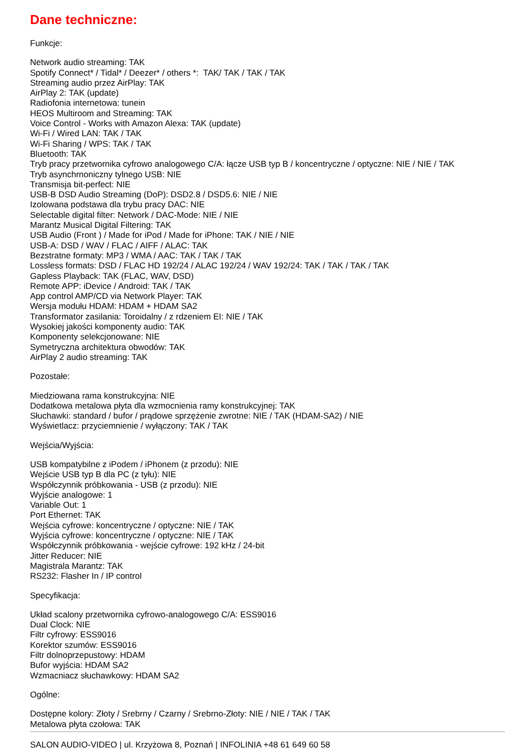Dane techniczne:
Funkcje:
Network audio streaming: TAK
Spotify Connect* / Tidal* / Deezer* / others *: TAK/ TAK / TAK / TAK
Streaming audio przez AirPlay: TAK
AirPlay 2: TAK (update)
Radiofonia internetowa: tunein
HEOS Multiroom and Streaming: TAK
Voice Control - Works with Amazon Alexa: TAK (update)
Wi-Fi / Wired LAN: TAK / TAK
Wi-Fi Sharing / WPS: TAK / TAK
Bluetooth: TAK
Tryb pracy przetwornika cyfrowo analogowego C/A: łącze USB typ B / koncentryczne / optyczne: NIE / NIE / TAK
Tryb asynchrnoniczny tylnego USB: NIE
Transmisja bit-perfect: NIE
USB-B DSD Audio Streaming (DoP): DSD2.8 / DSD5.6: NIE / NIE
Izolowana podstawa dla trybu pracy DAC: NIE
Selectable digital filter: Network / DAC-Mode: NIE / NIE
Marantz Musical Digital Filtering: TAK
USB Audio (Front ) / Made for iPod / Made for iPhone: TAK / NIE / NIE
USB-A: DSD / WAV / FLAC / AIFF / ALAC: TAK
Bezstratne formaty: MP3 / WMA / AAC: TAK / TAK / TAK
Lossless formats: DSD / FLAC HD 192/24 / ALAC 192/24 / WAV 192/24: TAK / TAK / TAK / TAK
Gapless Playback: TAK (FLAC, WAV, DSD)
Remote APP: iDevice / Android: TAK / TAK
App control AMP/CD via Network Player: TAK
Wersja modułu HDAM: HDAM + HDAM SA2
Transformator zasilania: Toroidalny / z rdzeniem EI: NIE / TAK
Wysokiej jakości komponenty audio: TAK
Komponenty selekcjonowane: NIE
Symetryczna architektura obwodów: TAK
AirPlay 2 audio streaming: TAK
Pozostałe:
Miedziowana rama konstrukcyjna: NIE
Dodatkowa metalowa płyta dla wzmocnienia ramy konstrukcyjnej: TAK
Słuchawki: standard / bufor / prądowe sprzężenie zwrotne: NIE / TAK (HDAM-SA2) / NIE
Wyświetlacz: przyciemnienie / wyłączony: TAK / TAK
Wejścia/Wyjścia:
USB kompatybilne z iPodem / iPhonem (z przodu): NIE
Wejście USB typ B dla PC (z tyłu): NIE
Współczynnik próbkowania - USB (z przodu): NIE
Wyjście analogowe: 1
Variable Out: 1
Port Ethernet: TAK
Wejścia cyfrowe: koncentryczne / optyczne: NIE / TAK
Wyjścia cyfrowe: koncentryczne / optyczne: NIE / TAK
Współczynnik próbkowania - wejście cyfrowe: 192 kHz / 24-bit
Jitter Reducer: NIE
Magistrala Marantz: TAK
RS232: Flasher In / IP control
Specyfikacja:
Układ scalony przetwornika cyfrowo-analogowego C/A: ESS9016
Dual Clock: NIE
Filtr cyfrowy: ESS9016
Korektor szumów: ESS9016
Filtr dolnoprzepustowy: HDAM
Bufor wyjścia: HDAM SA2
Wzmacniacz słuchawkowy: HDAM SA2
Ogólne:
Dostępne kolory: Złoty / Srebrny / Czarny / Srebrno-Złoty: NIE / NIE / TAK / TAK
Metalowa płyta czołowa: TAK
SALON AUDIO-VIDEO | ul. Krzyżowa 8, Poznań | INFOLINIA +48 61 649 60 58